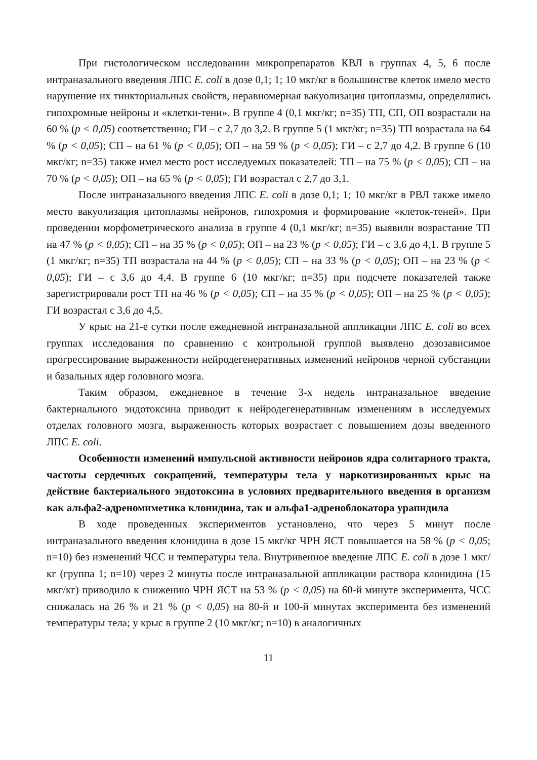При гистологическом исследовании микропрепаратов КВЛ в группах 4, 5, 6 после интраназального введения ЛПС E. coli в дозе 0,1; 1; 10 мкг/кг в большинстве клеток имело место нарушение их тинкториальных свойств, неравномерная вакуолизация цитоплазмы, определялись гипохромные нейроны и «клетки-тени». В группе 4 (0,1 мкг/кг; n=35) ТП, СП, ОП возрастали на 60 % (p < 0,05) соответственно; ГИ – с 2,7 до 3,2. В группе 5 (1 мкг/кг; n=35) ТП возрастала на 64 % (p < 0,05); СП – на 61 % (p < 0,05); ОП – на 59 % (p < 0,05); ГИ – с 2,7 до 4,2. В группе 6 (10 мкг/кг; n=35) также имел место рост исследуемых показателей: ТП – на 75 % (p < 0,05); СП – на 70 % (p < 0,05); ОП – на 65 % (p < 0,05); ГИ возрастал с 2,7 до 3,1.
После интраназального введения ЛПС E. coli в дозе 0,1; 1; 10 мкг/кг в РВЛ также имело место вакуолизация цитоплазмы нейронов, гипохромия и формирование «клеток-теней». При проведении морфометрического анализа в группе 4 (0,1 мкг/кг; n=35) выявили возрастание ТП на 47 % (p < 0,05); СП – на 35 % (p < 0,05); ОП – на 23 % (p < 0,05); ГИ – с 3,6 до 4,1. В группе 5 (1 мкг/кг; n=35) ТП возрастала на 44 % (p < 0,05); СП – на 33 % (p < 0,05); ОП – на 23 % (p < 0,05); ГИ – с 3,6 до 4,4. В группе 6 (10 мкг/кг; n=35) при подсчете показателей также зарегистрировали рост ТП на 46 % (p < 0,05); СП – на 35 % (p < 0,05); ОП – на 25 % (p < 0,05); ГИ возрастал с 3,6 до 4,5.
У крыс на 21-е сутки после ежедневной интраназальной аппликации ЛПС E. coli во всех группах исследования по сравнению с контрольной группой выявлено дозозависимое прогрессирование выраженности нейродегенеративных изменений нейронов черной субстанции и базальных ядер головного мозга.
Таким образом, ежедневное в течение 3-х недель интраназальное введение бактериального эндотоксина приводит к нейродегенеративным изменениям в исследуемых отделах головного мозга, выраженность которых возрастает с повышением дозы введенного ЛПС E. coli.
Особенности изменений импульсной активности нейронов ядра солитарного тракта, частоты сердечных сокращений, температуры тела у наркотизированных крыс на действие бактериального эндотоксина в условиях предварительного введения в организм как альфа2-адреномиметика клонидина, так и альфа1-адреноблокатора урапидила
В ходе проведенных экспериментов установлено, что через 5 минут после интраназального введения клонидина в дозе 15 мкг/кг ЧРН ЯСТ повышается на 58 % (p < 0,05; n=10) без изменений ЧСС и температуры тела. Внутривенное введение ЛПС E. coli в дозе 1 мкг/кг (группа 1; n=10) через 2 минуты после интраназальной аппликации раствора клонидина (15 мкг/кг) приводило к снижению ЧРН ЯСТ на 53 % (p < 0,05) на 60-й минуте эксперимента, ЧСС снижалась на 26 % и 21 % (p < 0,05) на 80-й и 100-й минутах эксперимента без изменений температуры тела; у крыс в группе 2 (10 мкг/кг; n=10) в аналогичных
11